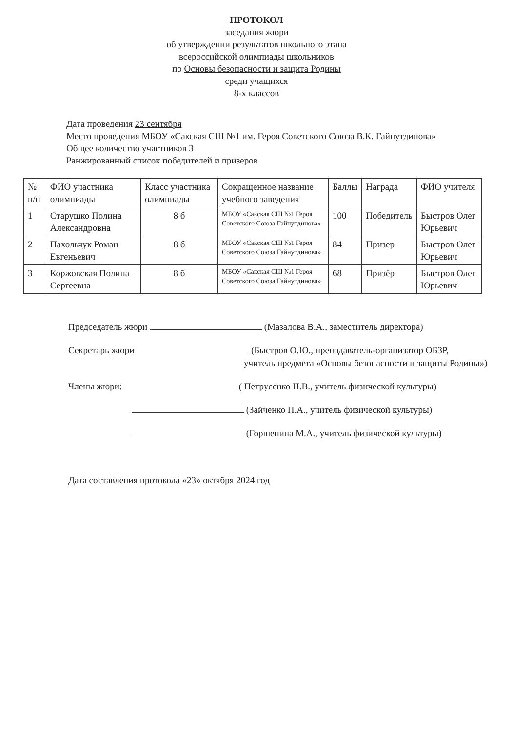ПРОТОКОЛ
заседания жюри
об утверждении результатов школьного этапа
всероссийской олимпиады школьников
по Основы безопасности и защита Родины
среди учащихся
8-х классов
Дата проведения 23 сентября
Место проведения МБОУ «Сакская СШ №1 им. Героя Советского Союза В.К. Гайнутдинова»
Общее количество участников 3
Ранжированный список победителей и призеров
| № п/п | ФИО участника олимпиады | Класс участника олимпиады | Сокращенное название учебного заведения | Баллы | Награда | ФИО учителя |
| --- | --- | --- | --- | --- | --- | --- |
| 1 | Старушко Полина Александровна | 8 б | МБОУ «Сакская СШ №1 Героя Советского Союза Гайнутдинова» | 100 | Победитель | Быстров Олег Юрьевич |
| 2 | Пахольчук Роман Евгеньевич | 8 б | МБОУ «Сакская СШ №1 Героя Советского Союза Гайнутдинова» | 84 | Призер | Быстров Олег Юрьевич |
| 3 | Коржовская Полина Сергеевна | 8 б | МБОУ «Сакская СШ №1 Героя Советского Союза Гайнутдинова» | 68 | Призёр | Быстров Олег Юрьевич |
Председатель жюри (Мазалова В.А., заместитель директора)
Секретарь жюри (Быстров О.Ю., преподаватель-организатор ОБЗР,
учитель предмета «Основы безопасности и защиты Родины»)
Члены жюри: ( Петрусенко Н.В., учитель физической культуры)
(Зайченко П.А., учитель физической культуры)
(Горшенина М.А., учитель физической культуры)
Дата составления протокола «23» октября 2024 год